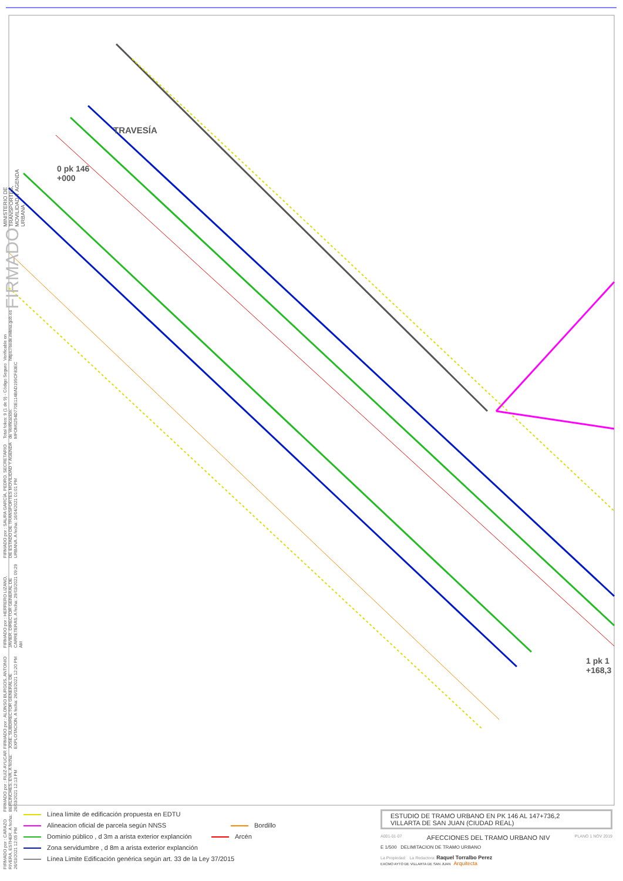TRAVESÍA
0 pk 146
+000
1 pk 1
+168,3
FIRMADO por : CARAZO RIVERA, ESTHER. A fecha: 26/03/2021 12:05 PM
FIRMADO por : RUIZ-AYUCAR BERLINCHES, EVA. A fecha: 26/03/2021 12:13 PM
FIRMADO por : ALONSO BURGOS, ANTONIO JOSE. SUBDIRECTOR GENERAL DE EXPLOTACION. A fecha: 26/03/2021 12:20 PM
FIRMADO por : HERRERO LIZANO, JAVIER. DIRECTOR GENERAL DE CARRETERAS. A fecha: 29/03/2021 09:29 AM
FIRMADO por : SAURA GARCÍA, PEDRO. SECRETARIO DE ESTADO DE TRANSPORTES MOVILIDAD Y AGENDA URBANA. A fecha: 16/04/2021 01:01 PM
Total folios: 9 (1 de 9) - Código Seguro de Verificación: MFOM0254D770E114BAD195CF83EC
Verificable en https://sede.mitma.gob.es
FIRMADO
MINISTERIO DE TRANSPORTES, MOVILIDAD Y AGENDA URBANA
Línea límite de edificación propuesta en EDTU
Alineacion oficial de parcela según NNSS Bordillo
Dominio público , d 3m a arista exterior explanción Arcén
Zona servidumbre , d 8m a arista exterior explanción
Línea Limite Edificación genérica según art. 33 de la Ley 37/2015
ESTUDIO DE TRAMO URBANO EN PK 146 AL 147+736,2
VILLARTA DE SAN JUAN (CIUDAD REAL)
A001-01-07 AFECCIONES DEL TRAMO URBANO NIV PLANO 1 NOV 2019
E 1/500 DELIMITACION DE TRAMO URBANO
La Propiedad: La Redactora: Raquel Torralbo Perez
EXCMO AYTO DE VILLARTA DE SAN JUAN Arquitecta